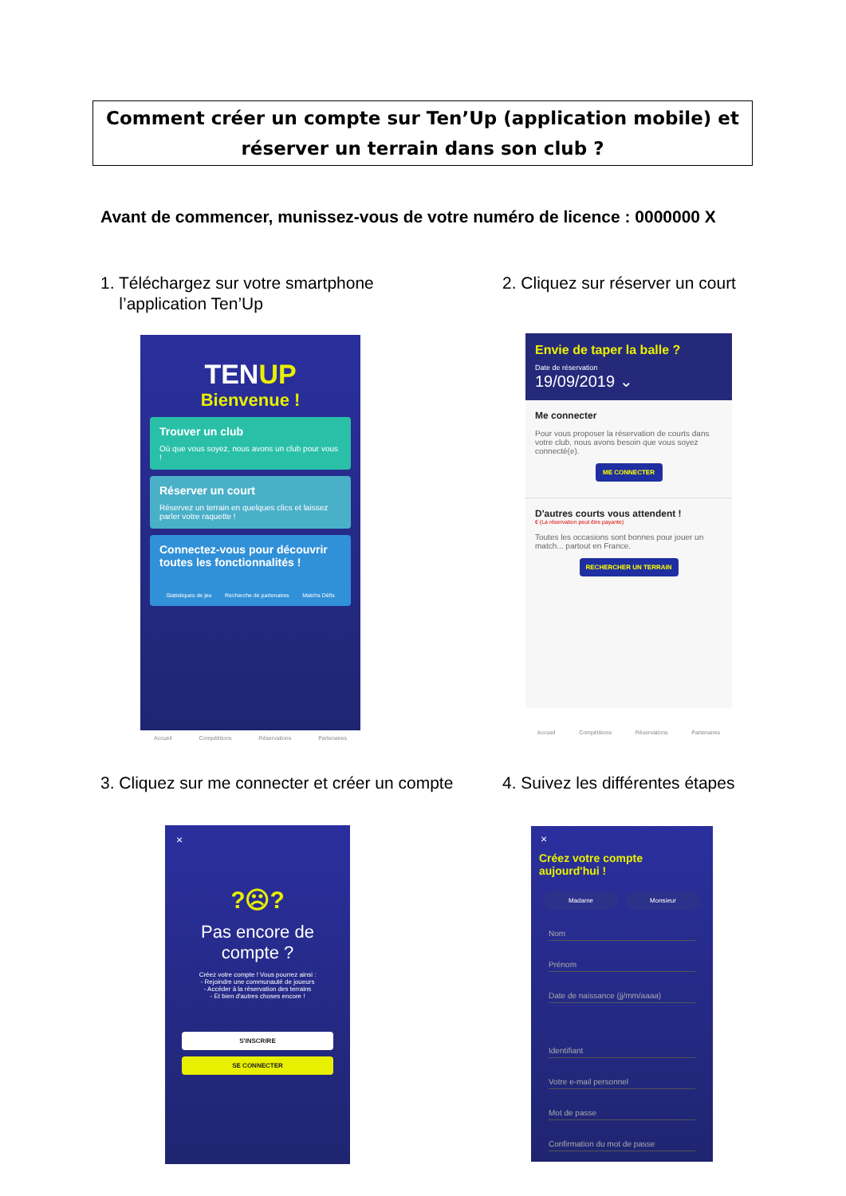Comment créer un compte sur Ten’Up (application mobile) et
réserver un terrain dans son club ?
Avant de commencer, munissez-vous de votre numéro de licence : 0000000 X
1. Téléchargez sur votre smartphone
l’application Ten’Up
2. Cliquez sur réserver un court
TENUP
Bienvenue !
Trouver un club
Où que vous soyez, nous avons un club pour vous !
Réserver un court
Réservez un terrain en quelques clics et laissez parler votre raquette !
Connectez-vous pour découvrir toutes les fonctionnalités !
Statistiques de jeu Recherche de partenaires Matchs Défis
Accueil Compétitions Réservations Partenaires
Envie de taper la balle ?
Date de réservation
19/09/2019 ⌄
Me connecter
Pour vous proposer la réservation de courts dans votre club, nous avons besoin que vous soyez connecté(e).
ME CONNECTER
D'autres courts vous attendent !
€ (La réservation peut être payante)
Toutes les occasions sont bonnes pour jouer un match... partout en France.
RECHERCHER UN TERRAIN
Accueil Compétitions Réservations Partenaires
3. Cliquez sur me connecter et créer un compte
4. Suivez les différentes étapes
×
?☹?
Pas encore de
compte ?
Créez votre compte ! Vous pourrez ainsi :
- Rejoindre une communauté de joueurs
- Accéder à la réservation des terrains
- Et bien d'autres choses encore !
S'INSCRIRE
SE CONNECTER
×
Créez votre compte
aujourd'hui !
Madame Monsieur
Nom
Prénom
Date de naissance (jj/mm/aaaa)
Identifiant
Votre e-mail personnel
Mot de passe
Confirmation du mot de passe